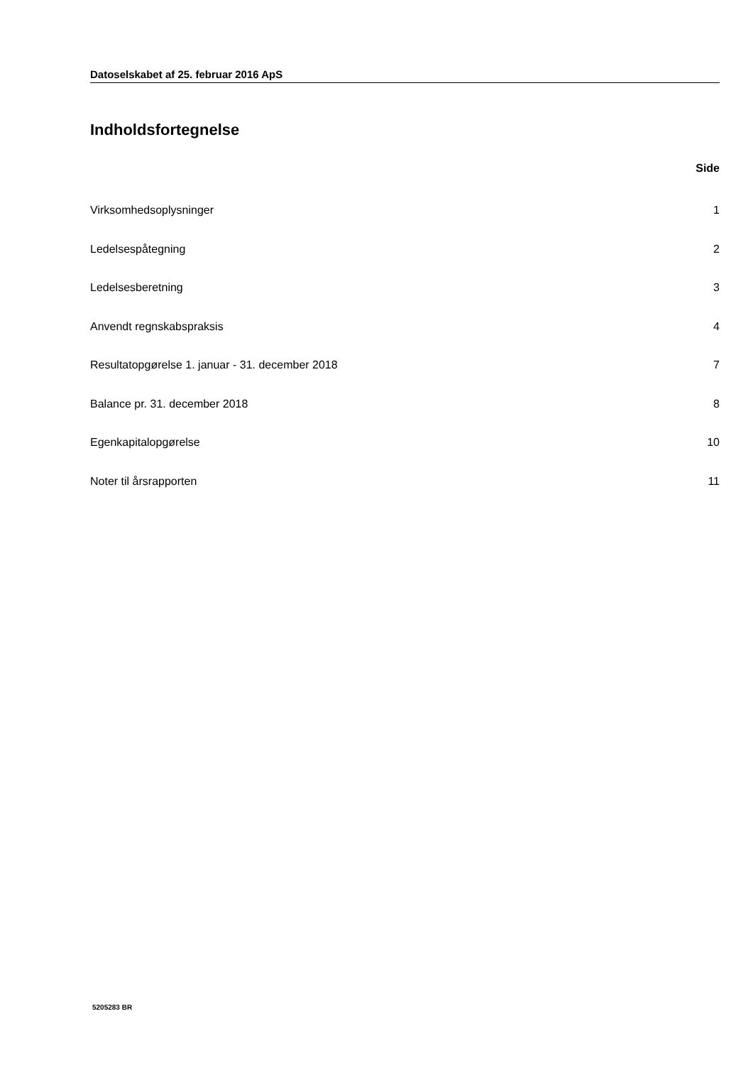Datoselskabet af 25. februar 2016 ApS
Indholdsfortegnelse
Side
Virksomhedsoplysninger 1
Ledelsespåtegning 2
Ledelsesberetning 3
Anvendt regnskabspraksis 4
Resultatopgørelse 1. januar - 31. december 2018 7
Balance pr. 31. december 2018 8
Egenkapitalopgørelse 10
Noter til årsrapporten 11
5205283 BR